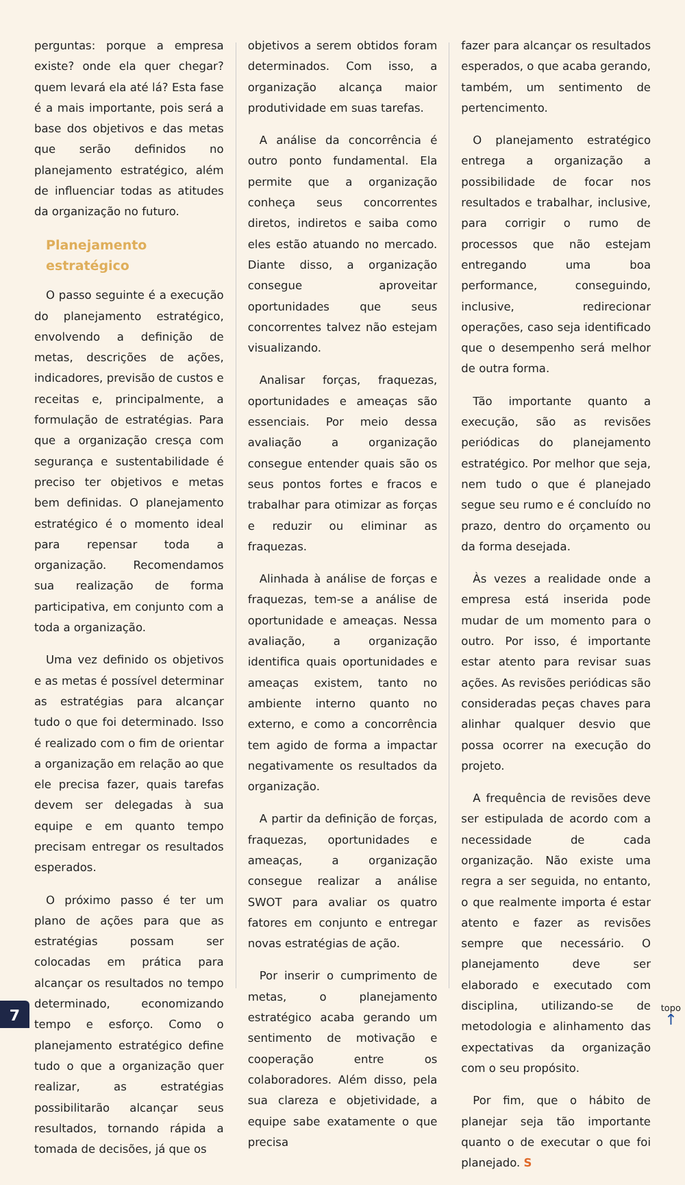perguntas: porque a empresa existe? onde ela quer chegar? quem levará ela até lá? Esta fase é a mais importante, pois será a base dos objetivos e das metas que serão definidos no planejamento estratégico, além de influenciar todas as atitudes da organização no futuro.
Planejamento estratégico
O passo seguinte é a execução do planejamento estratégico, envolvendo a definição de metas, descrições de ações, indicadores, previsão de custos e receitas e, principalmente, a formulação de estratégias. Para que a organização cresça com segurança e sustentabilidade é preciso ter objetivos e metas bem definidas. O planejamento estratégico é o momento ideal para repensar toda a organização. Recomendamos sua realização de forma participativa, em conjunto com a toda a organização.
Uma vez definido os objetivos e as metas é possível determinar as estratégias para alcançar tudo o que foi determinado. Isso é realizado com o fim de orientar a organização em relação ao que ele precisa fazer, quais tarefas devem ser delegadas à sua equipe e em quanto tempo precisam entregar os resultados esperados.
O próximo passo é ter um plano de ações para que as estratégias possam ser colocadas em prática para alcançar os resultados no tempo determinado, economizando tempo e esforço. Como o planejamento estratégico define tudo o que a organização quer realizar, as estratégias possibilitarão alcançar seus resultados, tornando rápida a tomada de decisões, já que os
objetivos a serem obtidos foram determinados. Com isso, a organização alcança maior produtividade em suas tarefas.
A análise da concorrência é outro ponto fundamental. Ela permite que a organização conheça seus concorrentes diretos, indiretos e saiba como eles estão atuando no mercado. Diante disso, a organização consegue aproveitar oportunidades que seus concorrentes talvez não estejam visualizando.
Analisar forças, fraquezas, oportunidades e ameaças são essenciais. Por meio dessa avaliação a organização consegue entender quais são os seus pontos fortes e fracos e trabalhar para otimizar as forças e reduzir ou eliminar as fraquezas.
Alinhada à análise de forças e fraquezas, tem-se a análise de oportunidade e ameaças. Nessa avaliação, a organização identifica quais oportunidades e ameaças existem, tanto no ambiente interno quanto no externo, e como a concorrência tem agido de forma a impactar negativamente os resultados da organização.
A partir da definição de forças, fraquezas, oportunidades e ameaças, a organização consegue realizar a análise SWOT para avaliar os quatro fatores em conjunto e entregar novas estratégias de ação.
Por inserir o cumprimento de metas, o planejamento estratégico acaba gerando um sentimento de motivação e cooperação entre os colaboradores. Além disso, pela sua clareza e objetividade, a equipe sabe exatamente o que precisa
fazer para alcançar os resultados esperados, o que acaba gerando, também, um sentimento de pertencimento.
O planejamento estratégico entrega a organização a possibilidade de focar nos resultados e trabalhar, inclusive, para corrigir o rumo de processos que não estejam entregando uma boa performance, conseguindo, inclusive, redirecionar operações, caso seja identificado que o desempenho será melhor de outra forma.
Tão importante quanto a execução, são as revisões periódicas do planejamento estratégico. Por melhor que seja, nem tudo o que é planejado segue seu rumo e é concluído no prazo, dentro do orçamento ou da forma desejada.
Às vezes a realidade onde a empresa está inserida pode mudar de um momento para o outro. Por isso, é importante estar atento para revisar suas ações. As revisões periódicas são consideradas peças chaves para alinhar qualquer desvio que possa ocorrer na execução do projeto.
A frequência de revisões deve ser estipulada de acordo com a necessidade de cada organização. Não existe uma regra a ser seguida, no entanto, o que realmente importa é estar atento e fazer as revisões sempre que necessário. O planejamento deve ser elaborado e executado com disciplina, utilizando-se de metodologia e alinhamento das expectativas da organização com o seu propósito.
Por fim, que o hábito de planejar seja tão importante quanto o de executar o que foi planejado. S
7 topo
↑